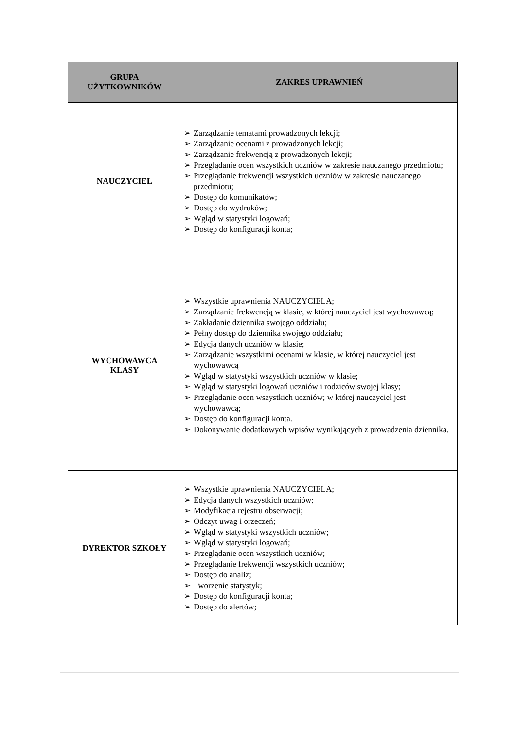| GRUPA UŻYTKOWNIKÓW | ZAKRES UPRAWNIEŃ |
| --- | --- |
| NAUCZYCIEL | ➢ Zarządzanie tematami prowadzonych lekcji; ➢ Zarządzanie ocenami z prowadzonych lekcji; ➢ Zarządzanie frekwencją z prowadzonych lekcji; ➢ Przeglądanie ocen wszystkich uczniów w zakresie nauczanego przedmiotu; ➢ Przeglądanie frekwencji wszystkich uczniów w zakresie nauczanego przedmiotu; ➢ Dostęp do komunikatów; ➢ Dostęp do wydruków; ➢ Wgląd w statystyki logowań; ➢ Dostęp do konfiguracji konta; |
| WYCHOWAWCA KLASY | ➢ Wszystkie uprawnienia NAUCZYCIELA; ➢ Zarządzanie frekwencją w klasie, w której nauczyciel jest wychowawcą; ➢ Zakładanie dziennika swojego oddziału; ➢ Pełny dostęp do dziennika swojego oddziału; ➢ Edycja danych uczniów w klasie; ➢ Zarządzanie wszystkimi ocenami w klasie, w której nauczyciel jest wychowawcą ➢ Wgląd w statystyki wszystkich uczniów w klasie; ➢ Wgląd w statystyki logowań uczniów i rodziców swojej klasy; ➢ Przeglądanie ocen wszystkich uczniów; w której nauczyciel jest wychowawcą; ➢ Dostęp do konfiguracji konta. ➢ Dokonywanie dodatkowych wpisów wynikających z prowadzenia dziennika. |
| DYREKTOR SZKOŁY | ➢ Wszystkie uprawnienia NAUCZYCIELA; ➢ Edycja danych wszystkich uczniów; ➢ Modyfikacja rejestru obserwacji; ➢ Odczyt uwag i orzeczeń; ➢ Wgląd w statystyki wszystkich uczniów; ➢ Wgląd w statystyki logowań; ➢ Przeglądanie ocen wszystkich uczniów; ➢ Przeglądanie frekwencji wszystkich uczniów; ➢ Dostęp do analiz; ➢ Tworzenie statystyk; ➢ Dostęp do konfiguracji konta; ➢ Dostęp do alertów; |